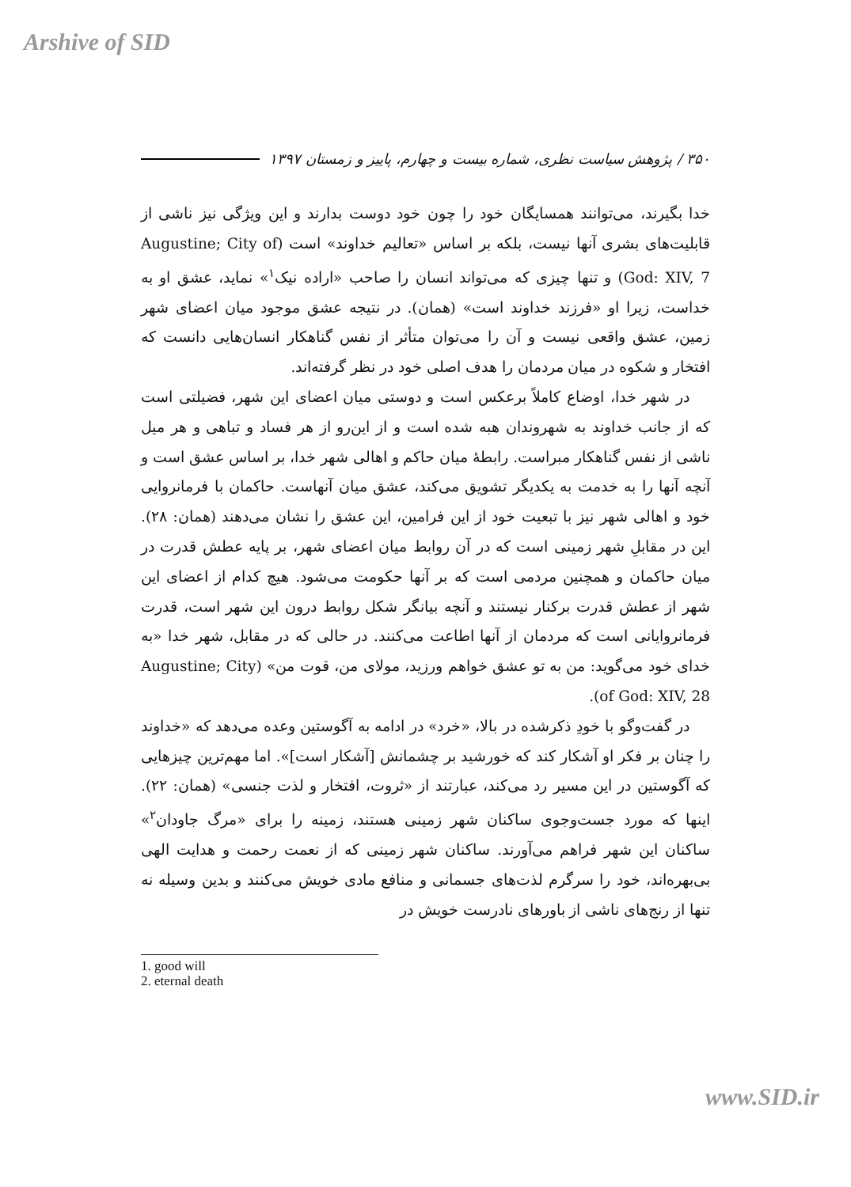Arshive of SID
۳۵۰ / پژوهش سیاست نظری، شماره بیست و چهارم، پاییز و زمستان ۱۳۹۷
خدا بگیرند، می‌توانند همسایگان خود را چون خود دوست بدارند و این ویژگی نیز ناشی از قابلیت‌های بشری آنها نیست، بلکه بر اساس «تعالیم خداوند» است (Augustine; City of God: XIV, 7) و تنها چیزی که می‌تواند انسان را صاحب «اراده نیک<sup>۱</sup>» نماید، عشق او به خداست، زیرا او «فرزند خداوند است» (همان). در نتیجه عشق موجود میان اعضای شهر زمین، عشق واقعی نیست و آن را می‌توان متأثر از نفس گناهکار انسان‌هایی دانست که افتخار و شکوه در میان مردمان را هدف اصلی خود در نظر گرفته‌اند.
در شهر خدا، اوضاع کاملاً برعکس است و دوستی میان اعضای این شهر، فضیلتی است که از جانب خداوند به شهروندان هبه شده است و از این‌رو از هر فساد و تباهی و هر میل ناشی از نفس گناهکار مبراست. رابطهٔ میان حاکم و اهالی شهر خدا، بر اساس عشق است و آنچه آنها را به خدمت به یکدیگر تشویق می‌کند، عشق میان آنهاست. حاکمان با فرمانروایی خود و اهالی شهر نیز با تبعیت خود از این فرامین، این عشق را نشان می‌دهند (همان: ۲۸). این در مقابلِ شهر زمینی است که در آن روابط میان اعضای شهر، بر پایه عطش قدرت در میان حاکمان و همچنین مردمی است که بر آنها حکومت می‌شود. هیچ کدام از اعضای این شهر از عطش قدرت برکنار نیستند و آنچه بیانگر شکل روابط درون این شهر است، قدرت فرمانروایانی است که مردمان از آنها اطاعت می‌کنند. در حالی که در مقابل، شهر خدا «به خدای خود می‌گوید: من به تو عشق خواهم ورزید، مولای من، قوت من» (Augustine; City of God: XIV, 28).
در گفت‌وگو با خودِ ذکرشده در بالا، «خرد» در ادامه به آگوستین وعده می‌دهد که «خداوند را چنان بر فکر او آشکار کند که خورشید بر چشمانش [آشکار است]». اما مهم‌ترین چیزهایی که آگوستین در این مسیر رد می‌کند، عبارتند از «ثروت، افتخار و لذت جنسی» (همان: ۲۲). اینها که مورد جست‌وجوی ساکنان شهر زمینی هستند، زمینه را برای «مرگ جاودان<sup>۲</sup>» ساکنان این شهر فراهم می‌آورند. ساکنان شهر زمینی که از نعمت رحمت و هدایت الهی بی‌بهره‌اند، خود را سرگرم لذت‌های جسمانی و منافع مادی خویش می‌کنند و بدین وسیله نه تنها از رنج‌های ناشی از باورهای نادرست خویش در
1. good will
2. eternal death
www.SID.ir